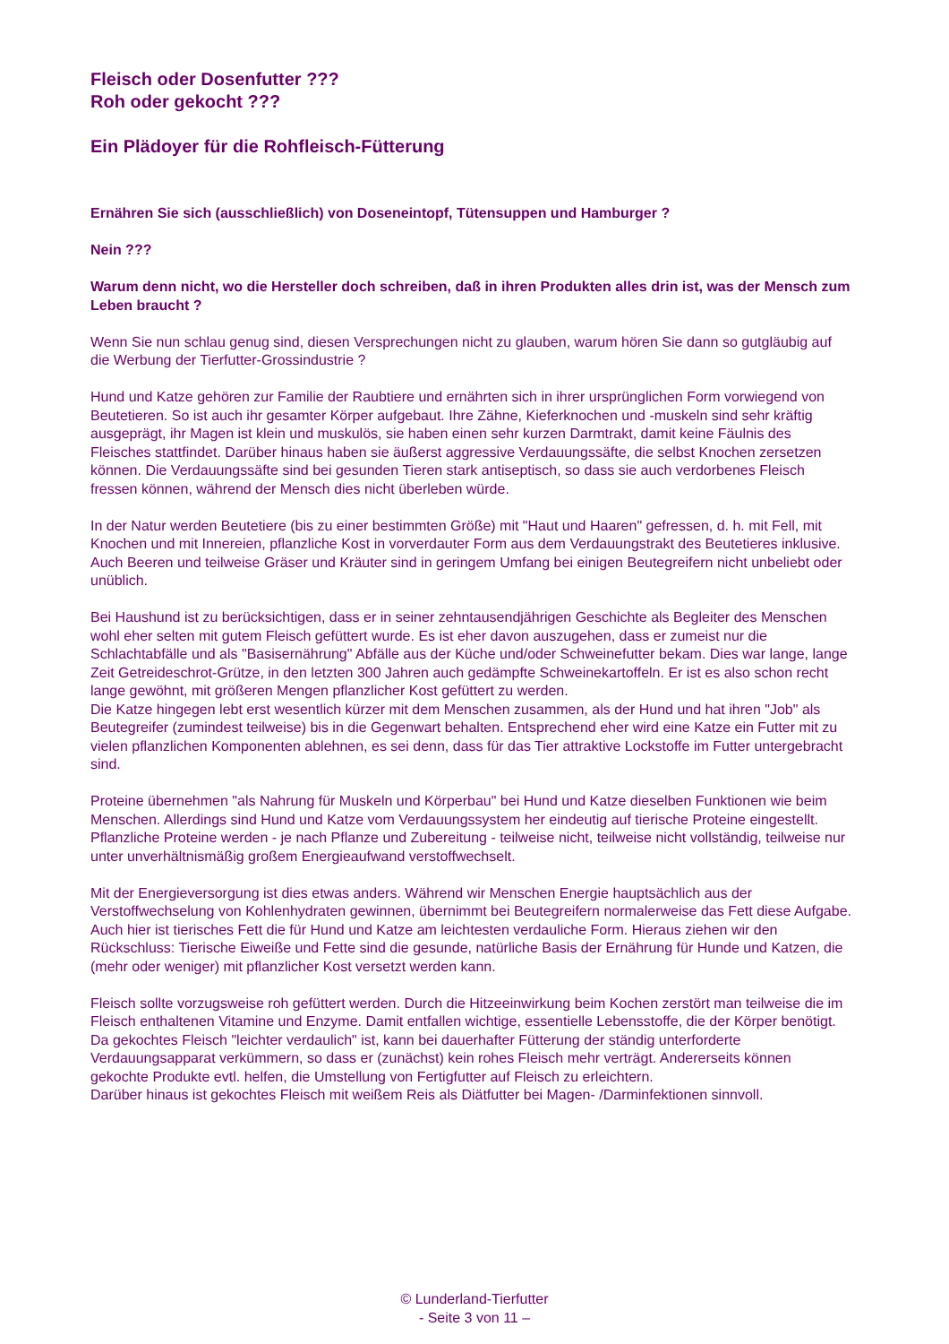Fleisch oder Dosenfutter ???
Roh oder gekocht ???
Ein Plädoyer für die Rohfleisch-Fütterung
Ernähren Sie sich (ausschließlich) von Doseneintopf, Tütensuppen und Hamburger ?
Nein ???
Warum denn nicht, wo die Hersteller doch schreiben, daß in ihren Produkten alles drin ist, was der Mensch zum Leben braucht ?
Wenn Sie nun schlau genug sind, diesen Versprechungen nicht zu glauben, warum hören Sie dann so gutgläubig auf die Werbung der Tierfutter-Grossindustrie ?
Hund und Katze gehören zur Familie der Raubtiere und ernährten sich in ihrer ursprünglichen Form vorwiegend von Beutetieren. So ist auch ihr gesamter Körper aufgebaut. Ihre Zähne, Kieferknochen und -muskeln sind sehr kräftig ausgeprägt, ihr Magen ist klein und muskulös, sie haben einen sehr kurzen Darmtrakt, damit keine Fäulnis des Fleisches stattfindet. Darüber hinaus haben sie äußerst aggressive Verdauungssäfte, die selbst Knochen zersetzen können. Die Verdauungssäfte sind bei gesunden Tieren stark antiseptisch, so dass sie auch verdorbenes Fleisch fressen können, während der Mensch dies nicht überleben würde.
In der Natur werden Beutetiere (bis zu einer bestimmten Größe) mit "Haut und Haaren" gefressen, d. h. mit Fell, mit Knochen und mit Innereien, pflanzliche Kost in vorverdauter Form aus dem Verdauungstrakt des Beutetieres inklusive. Auch Beeren und teilweise Gräser und Kräuter sind in geringem Umfang bei einigen Beutegreifern nicht unbeliebt oder unüblich.
Bei Haushund ist zu berücksichtigen, dass er in seiner zehntausendjährigen Geschichte als Begleiter des Menschen wohl eher selten mit gutem Fleisch gefüttert wurde. Es ist eher davon auszugehen, dass er zumeist nur die Schlachtabfälle und als "Basisernährung" Abfälle aus der Küche und/oder Schweinefutter bekam. Dies war lange, lange Zeit Getreideschrot-Grütze, in den letzten 300 Jahren auch gedämpfte Schweinekartoffeln. Er ist es also schon recht lange gewöhnt, mit größeren Mengen pflanzlicher Kost gefüttert zu werden.
Die Katze hingegen lebt erst wesentlich kürzer mit dem Menschen zusammen, als der Hund und hat ihren "Job" als Beutegreifer (zumindest teilweise) bis in die Gegenwart behalten. Entsprechend eher wird eine Katze ein Futter mit zu vielen pflanzlichen Komponenten ablehnen, es sei denn, dass für das Tier attraktive Lockstoffe im Futter untergebracht sind.
Proteine übernehmen "als Nahrung für Muskeln und Körperbau" bei Hund und Katze dieselben Funktionen wie beim Menschen. Allerdings sind Hund und Katze vom Verdauungssystem her eindeutig auf tierische Proteine eingestellt. Pflanzliche Proteine werden - je nach Pflanze und Zubereitung - teilweise nicht, teilweise nicht vollständig, teilweise nur unter unverhältnismäßig großem Energieaufwand verstoffwechselt.
Mit der Energieversorgung ist dies etwas anders. Während wir Menschen Energie hauptsächlich aus der Verstoffwechselung von Kohlenhydraten gewinnen, übernimmt bei Beutegreifern normalerweise das Fett diese Aufgabe. Auch hier ist tierisches Fett die für Hund und Katze am leichtesten verdauliche Form. Hieraus ziehen wir den Rückschluss: Tierische Eiweiße und Fette sind die gesunde, natürliche Basis der Ernährung für Hunde und Katzen, die (mehr oder weniger) mit pflanzlicher Kost versetzt werden kann.
Fleisch sollte vorzugsweise roh gefüttert werden. Durch die Hitzeeinwirkung beim Kochen zerstört man teilweise die im Fleisch enthaltenen Vitamine und Enzyme. Damit entfallen wichtige, essentielle Lebensstoffe, die der Körper benötigt. Da gekochtes Fleisch "leichter verdaulich" ist, kann bei dauerhafter Fütterung der ständig unterforderte Verdauungsapparat verkümmern, so dass er (zunächst) kein rohes Fleisch mehr verträgt. Andererseits können gekochte Produkte evtl. helfen, die Umstellung von Fertigfutter auf Fleisch zu erleichtern.
Darüber hinaus ist gekochtes Fleisch mit weißem Reis als Diätfutter bei Magen- /Darminfektionen sinnvoll.
© Lunderland-Tierfutter
- Seite 3 von 11 –